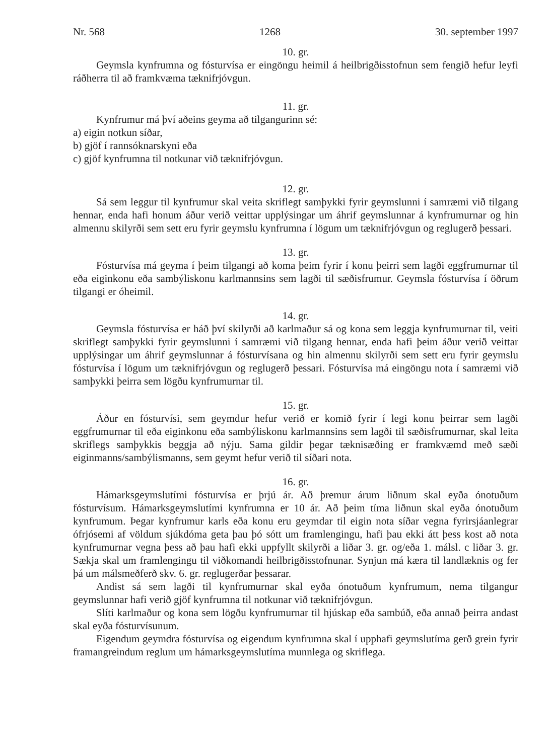Nr. 568 1268 30. september 1997
10. gr.
Geymsla kynfrumna og fósturvísa er eingöngu heimil á heilbrigðisstofnun sem fengið hefur leyfi ráðherra til að framkvæma tæknifrjóvgun.
11. gr.
Kynfrumur má því aðeins geyma að tilgangurinn sé:
a) eigin notkun síðar,
b) gjöf í rannsóknarskyni eða
c) gjöf kynfrumna til notkunar við tæknifrjóvgun.
12. gr.
Sá sem leggur til kynfrumur skal veita skriflegt samþykki fyrir geymslunni í samræmi við tilgang hennar, enda hafi honum áður verið veittar upplýsingar um áhrif geymslunnar á kynfrumurnar og hin almennu skilyrði sem sett eru fyrir geymslu kynfrumna í lögum um tæknifrjóvgun og reglugerð þessari.
13. gr.
Fósturvísa má geyma í þeim tilgangi að koma þeim fyrir í konu þeirri sem lagði eggfrumurnar til eða eiginkonu eða sambýliskonu karlmannsins sem lagði til sæðisfrumur. Geymsla fósturvísa í öðrum tilgangi er óheimil.
14. gr.
Geymsla fósturvísa er háð því skilyrði að karlmaður sá og kona sem leggja kynfrumurnar til, veiti skriflegt samþykki fyrir geymslunni í samræmi við tilgang hennar, enda hafi þeim áður verið veittar upplýsingar um áhrif geymslunnar á fósturvísana og hin almennu skilyrði sem sett eru fyrir geymslu fósturvísa í lögum um tæknifrjóvgun og reglugerð þessari. Fósturvísa má eingöngu nota í samræmi við samþykki þeirra sem lögðu kynfrumurnar til.
15. gr.
Áður en fósturvísi, sem geymdur hefur verið er komið fyrir í legi konu þeirrar sem lagði eggfrumurnar til eða eiginkonu eða sambýliskonu karlmannsins sem lagði til sæðisfrumurnar, skal leita skriflegs samþykkis beggja að nýju. Sama gildir þegar tæknisæðing er framkvæmd með sæði eiginmanns/sambýlismanns, sem geymt hefur verið til síðari nota.
16. gr.
Hámarksgeymslutími fósturvísa er þrjú ár. Að þremur árum liðnum skal eyða ónotuðum fósturvísum. Hámarksgeymslutími kynfrumna er 10 ár. Að þeim tíma liðnun skal eyða ónotuðum kynfrumum. Þegar kynfrumur karls eða konu eru geymdar til eigin nota síðar vegna fyrirsjáanlegrar ófrjósemi af völdum sjúkdóma geta þau þó sótt um framlengingu, hafi þau ekki átt þess kost að nota kynfrumurnar vegna þess að þau hafi ekki uppfyllt skilyrði a liðar 3. gr. og/eða 1. málsl. c liðar 3. gr. Sækja skal um framlengingu til viðkomandi heilbrigðisstofnunar. Synjun má kæra til landlæknis og fer þá um málsmeðferð skv. 6. gr. reglugerðar þessarar.
Andist sá sem lagði til kynfrumurnar skal eyða ónotuðum kynfrumum, nema tilgangur geymslunnar hafi verið gjöf kynfrumna til notkunar við tæknifrjóvgun.
Slíti karlmaður og kona sem lögðu kynfrumurnar til hjúskap eða sambúð, eða annað þeirra andast skal eyða fósturvísunum.
Eigendum geymdra fósturvísa og eigendum kynfrumna skal í upphafi geymslutíma gerð grein fyrir framangreindum reglum um hámarksgeymslutíma munnlega og skriflega.